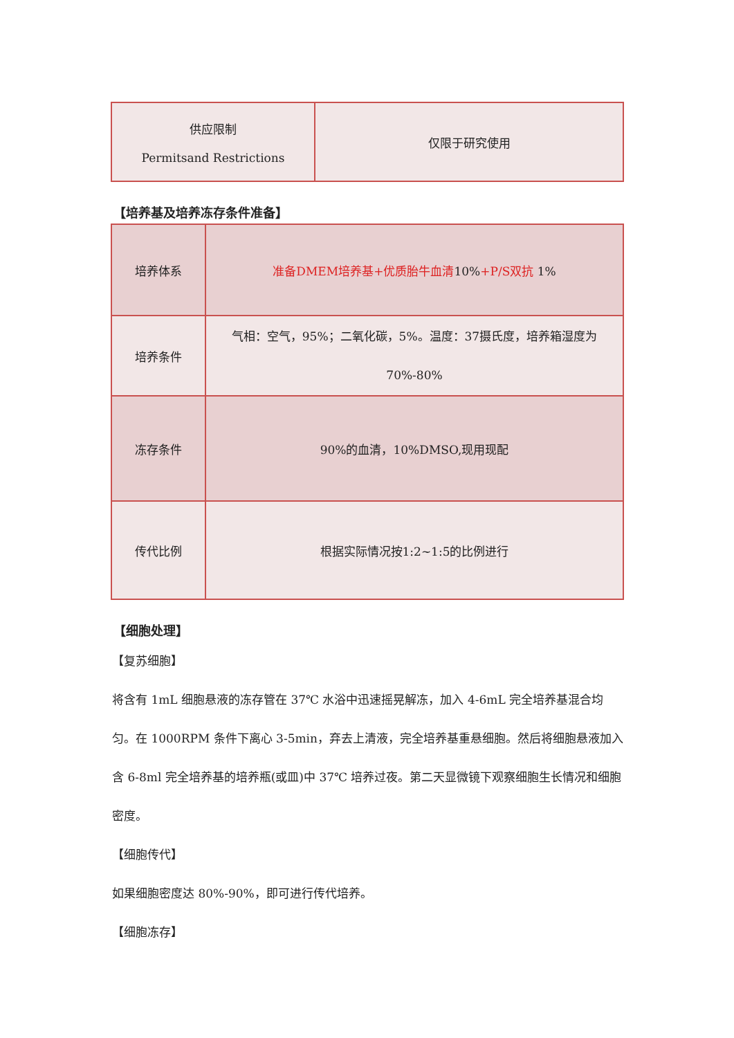| 供应限制 Permitsand Restrictions | 仅限于研究使用 |
【培养基及培养冻存条件准备】
| 培养体系 | 准备DMEM培养基+优质胎牛血清 10% +P/S双抗 1% |
| 培养条件 | 气相：空气，95%；二氧化碳，5%。温度：37摄氏度，培养箱湿度为70%-80% |
| 冻存条件 | 90%的血清，10%DMSO,现用现配 |
| 传代比例 | 根据实际情况按1:2~1:5的比例进行 |
【细胞处理】
【复苏细胞】
将含有 1mL 细胞悬液的冻存管在 37℃ 水浴中迅速摇晃解冻，加入 4-6mL 完全培养基混合均匀。在 1000RPM 条件下离心 3-5min，弃去上清液，完全培养基重悬细胞。然后将细胞悬液加入含 6-8ml 完全培养基的培养瓶(或皿)中 37℃ 培养过夜。第二天显微镜下观察细胞生长情况和细胞密度。
【细胞传代】
如果细胞密度达 80%-90%，即可进行传代培养。
【细胞冻存】